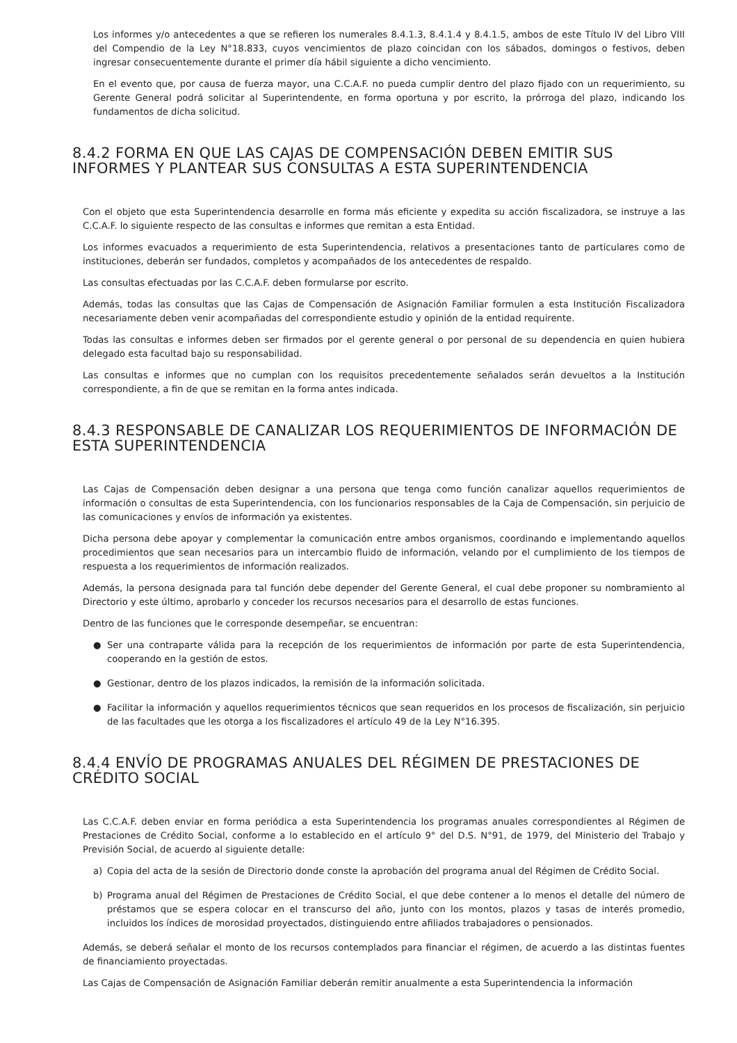Los informes y/o antecedentes a que se refieren los numerales 8.4.1.3, 8.4.1.4 y 8.4.1.5, ambos de este Título IV del Libro VIII del Compendio de la Ley N°18.833, cuyos vencimientos de plazo coincidan con los sábados, domingos o festivos, deben ingresar consecuentemente durante el primer día hábil siguiente a dicho vencimiento.
En el evento que, por causa de fuerza mayor, una C.C.A.F. no pueda cumplir dentro del plazo fijado con un requerimiento, su Gerente General podrá solicitar al Superintendente, en forma oportuna y por escrito, la prórroga del plazo, indicando los fundamentos de dicha solicitud.
8.4.2 FORMA EN QUE LAS CAJAS DE COMPENSACIÓN DEBEN EMITIR SUS INFORMES Y PLANTEAR SUS CONSULTAS A ESTA SUPERINTENDENCIA
Con el objeto que esta Superintendencia desarrolle en forma más eficiente y expedita su acción fiscalizadora, se instruye a las C.C.A.F. lo siguiente respecto de las consultas e informes que remitan a esta Entidad.
Los informes evacuados a requerimiento de esta Superintendencia, relativos a presentaciones tanto de particulares como de instituciones, deberán ser fundados, completos y acompañados de los antecedentes de respaldo.
Las consultas efectuadas por las C.C.A.F. deben formularse por escrito.
Además, todas las consultas que las Cajas de Compensación de Asignación Familiar formulen a esta Institución Fiscalizadora necesariamente deben venir acompañadas del correspondiente estudio y opinión de la entidad requirente.
Todas las consultas e informes deben ser firmados por el gerente general o por personal de su dependencia en quien hubiera delegado esta facultad bajo su responsabilidad.
Las consultas e informes que no cumplan con los requisitos precedentemente señalados serán devueltos a la Institución correspondiente, a fin de que se remitan en la forma antes indicada.
8.4.3 RESPONSABLE DE CANALIZAR LOS REQUERIMIENTOS DE INFORMACIÓN DE ESTA SUPERINTENDENCIA
Las Cajas de Compensación deben designar a una persona que tenga como función canalizar aquellos requerimientos de información o consultas de esta Superintendencia, con los funcionarios responsables de la Caja de Compensación, sin perjuicio de las comunicaciones y envíos de información ya existentes.
Dicha persona debe apoyar y complementar la comunicación entre ambos organismos, coordinando e implementando aquellos procedimientos que sean necesarios para un intercambio fluido de información, velando por el cumplimiento de los tiempos de respuesta a los requerimientos de información realizados.
Además, la persona designada para tal función debe depender del Gerente General, el cual debe proponer su nombramiento al Directorio y este último, aprobarlo y conceder los recursos necesarios para el desarrollo de estas funciones.
Dentro de las funciones que le corresponde desempeñar, se encuentran:
● Ser una contraparte válida para la recepción de los requerimientos de información por parte de esta Superintendencia, cooperando en la gestión de estos.
● Gestionar, dentro de los plazos indicados, la remisión de la información solicitada.
● Facilitar la información y aquellos requerimientos técnicos que sean requeridos en los procesos de fiscalización, sin perjuicio de las facultades que les otorga a los fiscalizadores el artículo 49 de la Ley N°16.395.
8.4.4 ENVÍO DE PROGRAMAS ANUALES DEL RÉGIMEN DE PRESTACIONES DE CRÉDITO SOCIAL
Las C.C.A.F. deben enviar en forma periódica a esta Superintendencia los programas anuales correspondientes al Régimen de Prestaciones de Crédito Social, conforme a lo establecido en el artículo 9° del D.S. N°91, de 1979, del Ministerio del Trabajo y Previsión Social, de acuerdo al siguiente detalle:
a) Copia del acta de la sesión de Directorio donde conste la aprobación del programa anual del Régimen de Crédito Social.
b) Programa anual del Régimen de Prestaciones de Crédito Social, el que debe contener a lo menos el detalle del número de préstamos que se espera colocar en el transcurso del año, junto con los montos, plazos y tasas de interés promedio, incluidos los índices de morosidad proyectados, distinguiendo entre afiliados trabajadores o pensionados.
Además, se deberá señalar el monto de los recursos contemplados para financiar el régimen, de acuerdo a las distintas fuentes de financiamiento proyectadas.
Las Cajas de Compensación de Asignación Familiar deberán remitir anualmente a esta Superintendencia la información